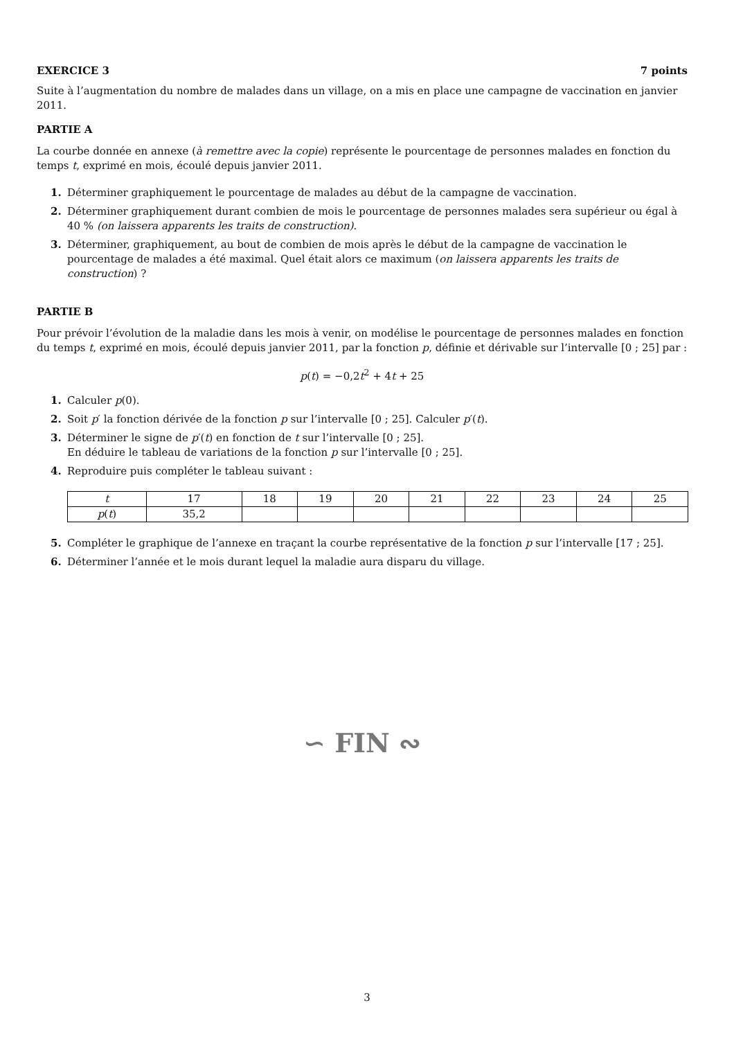EXERCICE 3 7 points
Suite à l’augmentation du nombre de malades dans un village, on a mis en place une campagne de vaccination en janvier 2011.
PARTIE A
La courbe donnée en annexe (à remettre avec la copie) représente le pourcentage de personnes malades en fonction du temps t, exprimé en mois, écoulé depuis janvier 2011.
1. Déterminer graphiquement le pourcentage de malades au début de la campagne de vaccination.
2. Déterminer graphiquement durant combien de mois le pourcentage de personnes malades sera supérieur ou égal à 40 % (on laissera apparents les traits de construction).
3. Déterminer, graphiquement, au bout de combien de mois après le début de la campagne de vaccination le pourcentage de malades a été maximal. Quel était alors ce maximum (on laissera apparents les traits de construction) ?
PARTIE B
Pour prévoir l’évolution de la maladie dans les mois à venir, on modélise le pourcentage de personnes malades en fonction du temps t, exprimé en mois, écoulé depuis janvier 2011, par la fonction p, définie et dérivable sur l’intervalle [0 ; 25] par :
p(t) = −0,2t<sup>2</sup> + 4t + 25
1. Calculer p(0).
2. Soit p′ la fonction dérivée de la fonction p sur l’intervalle [0 ; 25]. Calculer p′(t).
3. Déterminer le signe de p′(t) en fonction de t sur l’intervalle [0 ; 25].
En déduire le tableau de variations de la fonction p sur l’intervalle [0 ; 25].
4. Reproduire puis compléter le tableau suivant :
| t | 17 | 18 | 19 | 20 | 21 | 22 | 23 | 24 | 25 |
| p ( t ) | 35,2 | | | | | | | | |
5. Compléter le graphique de l’annexe en traçant la courbe représentative de la fonction p sur l’intervalle [17 ; 25].
6. Déterminer l’année et le mois durant lequel la maladie aura disparu du village.
∽ FIN ∾
3